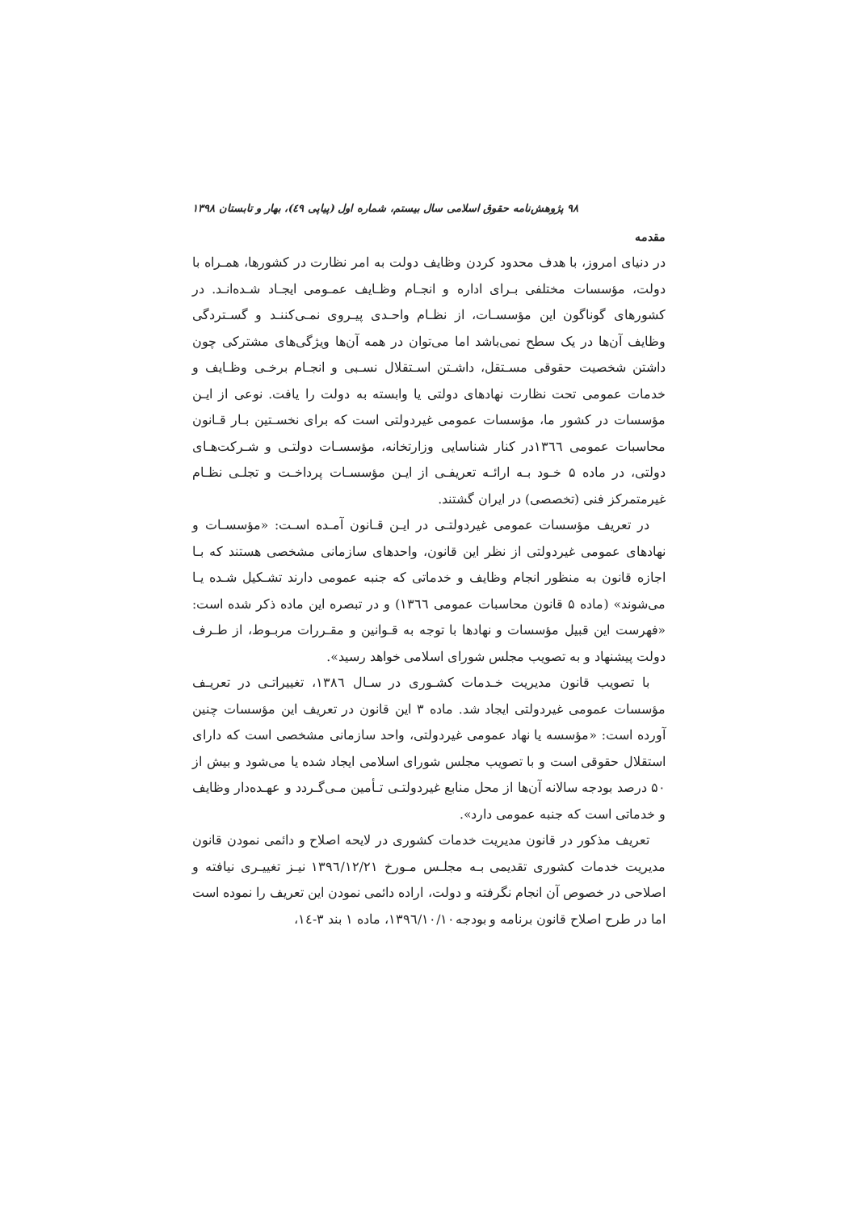۹۸ پژوهش‌نامه حقوق اسلامی سال بیستم، شماره اول (پیاپی ٤٩)، بهار و تابستان ١٣٩٨
مقدمه
در دنیای امروز، با هدف محدود کردن وظایف دولت به امر نظارت در کشورها، همـراه با دولت، مؤسسات مختلفی بـرای اداره و انجـام وظـایف عمـومی ایجـاد شـده‌انـد. در کشورهای گوناگون این مؤسسـات، از نظـام واحـدی پیـروی نمـی‌کننـد و گسـتردگی وظایف آن‌ها در یک سطح نمی‌باشد اما می‌توان در همه آن‌ها ویژگی‌های مشترکی چون داشتن شخصیت حقوقی مسـتقل، داشـتن اسـتقلال نسـبی و انجـام برخـی وظـایف و خدمات عمومی تحت نظارت نهادهای دولتی یا وابسته به دولت را یافت. نوعی از ایـن مؤسسات در کشور ما، مؤسسات عمومی غیردولتی است که برای نخسـتین بـار قـانون محاسبات عمومی ١٣٦٦در کنار شناسایی وزارتخانه، مؤسسـات دولتـی و شـرکت‌هـای دولتی، در ماده ۵ خـود بـه ارائـه تعریفـی از ایـن مؤسسـات پرداخـت و تجلـی نظـام غیرمتمرکز فنی (تخصصی) در ایران گشتند.
در تعریف مؤسسات عمومی غیردولتـی در ایـن قـانون آمـده اسـت: «مؤسسـات و نهادهای عمومی غیردولتی از نظر این قانون، واحدهای سازمانی مشخصی هستند که بـا اجازه قانون به منظور انجام وظایف و خدماتی که جنبه عمومی دارند تشـکیل شـده یـا می‌شوند» (ماده ۵ قانون محاسبات عمومی ١٣٦٦) و در تبصره این ماده ذکر شده است: «فهرست این قبیل مؤسسات و نهادها با توجه به قـوانین و مقـررات مربـوط، از طـرف دولت پیشنهاد و به تصویب مجلس شورای اسلامی خواهد رسید».
با تصویب قانون مدیریت خـدمات کشـوری در سـال ١٣٨٦، تغییراتـی در تعریـف مؤسسات عمومی غیردولتی ایجاد شد. ماده ٣ این قانون در تعریف این مؤسسات چنین آورده است: «مؤسسه یا نهاد عمومی غیردولتی، واحد سازمانی مشخصی است که دارای استقلال حقوقی است و با تصویب مجلس شورای اسلامی ایجاد شده یا می‌شود و بیش از ۵٠ درصد بودجه سالانه آن‌ها از محل منابع غیردولتـی تـأمین مـی‌گـردد و عهـده‌دار وظایف و خدماتی است که جنبه عمومی دارد».
تعریف مذکور در قانون مدیریت خدمات کشوری در لایحه اصلاح و دائمی نمودن قانون مدیریت خدمات کشوری تقدیمی بـه مجلـس مـورخ ١٣٩٦/١٢/٢١ نیـز تغییـری نیافته و اصلاحی در خصوص آن انجام نگرفته و دولت، اراده دائمی نمودن این تعریف را نموده است اما در طرح اصلاح قانون برنامه و بودجه١٣٩٦/١٠/١٠، ماده ١ بند ٣-١٤،